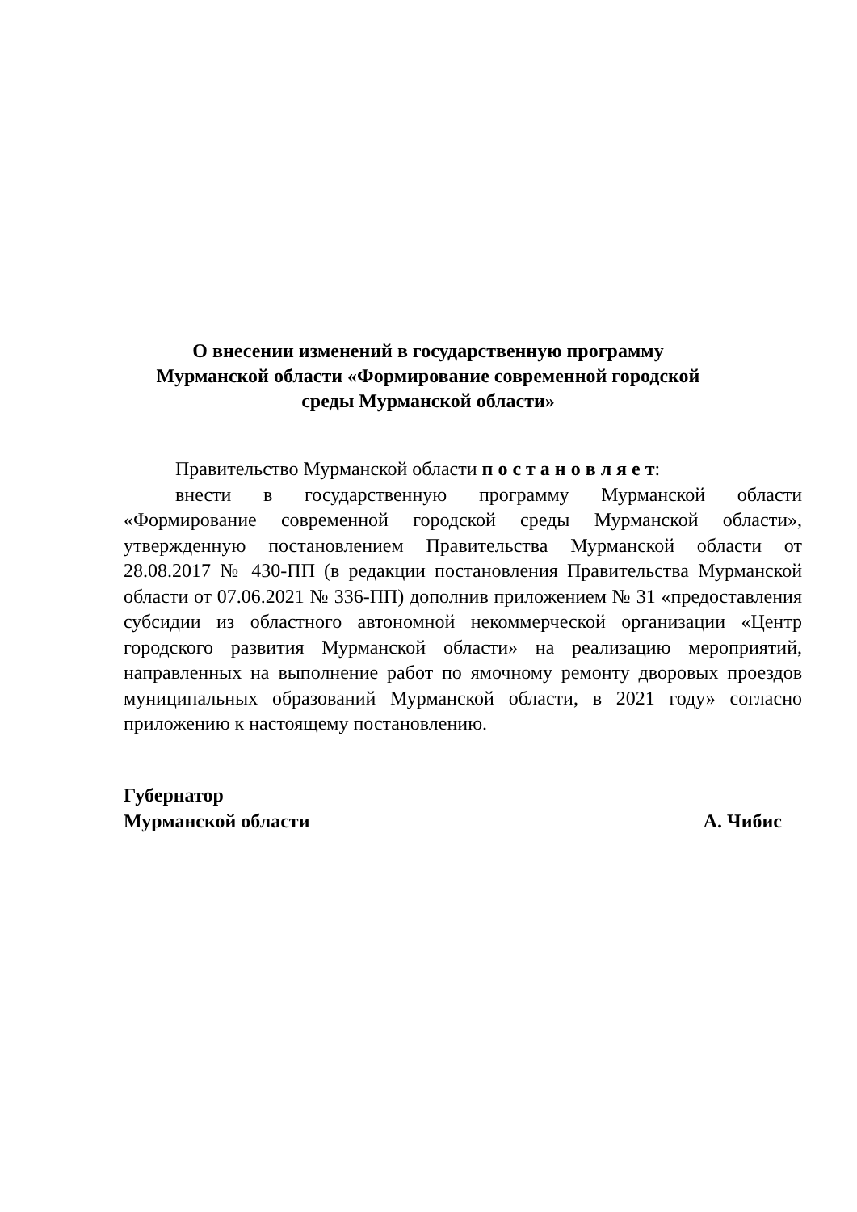О внесении изменений в государственную программу
Мурманской области «Формирование современной городской
среды Мурманской области»
Правительство Мурманской области п о с т а н о в л я е т:
внести в государственную программу Мурманской области «Формирование современной городской среды Мурманской области», утвержденную постановлением Правительства Мурманской области от 28.08.2017 № 430-ПП (в редакции постановления Правительства Мурманской области от 07.06.2021 № 336-ПП) дополнив приложением № 31 «предоставления субсидии из областного автономной некоммерческой организации «Центр городского развития Мурманской области» на реализацию мероприятий, направленных на выполнение работ по ямочному ремонту дворовых проездов муниципальных образований Мурманской области, в 2021 году» согласно приложению к настоящему постановлению.
Губернатор
Мурманской области А. Чибис